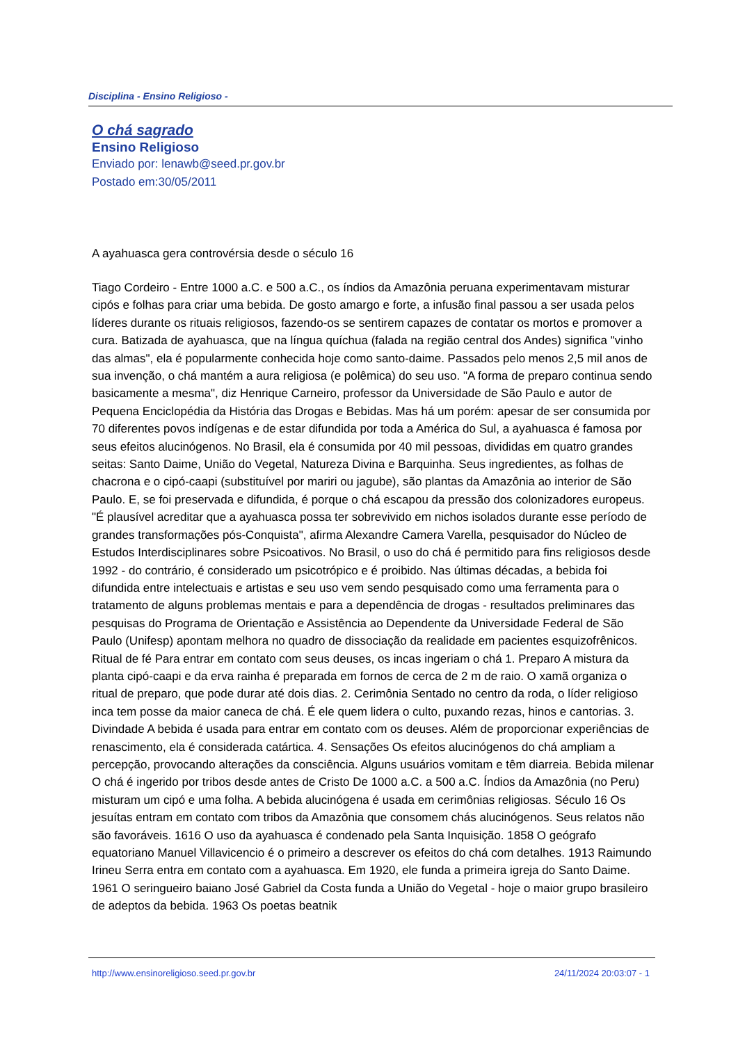Disciplina - Ensino Religioso -
O chá sagrado
Ensino Religioso
Enviado por: lenawb@seed.pr.gov.br
Postado em:30/05/2011
A ayahuasca gera controvérsia desde o século 16
Tiago Cordeiro - Entre 1000 a.C. e 500 a.C., os índios da Amazônia peruana experimentavam misturar cipós e folhas para criar uma bebida. De gosto amargo e forte, a infusão final passou a ser usada pelos líderes durante os rituais religiosos, fazendo-os se sentirem capazes de contatar os mortos e promover a cura. Batizada de ayahuasca, que na língua quíchua (falada na região central dos Andes) significa "vinho das almas", ela é popularmente conhecida hoje como santo-daime. Passados pelo menos 2,5 mil anos de sua invenção, o chá mantém a aura religiosa (e polêmica) do seu uso. "A forma de preparo continua sendo basicamente a mesma", diz Henrique Carneiro, professor da Universidade de São Paulo e autor de Pequena Enciclopédia da História das Drogas e Bebidas. Mas há um porém: apesar de ser consumida por 70 diferentes povos indígenas e de estar difundida por toda a América do Sul, a ayahuasca é famosa por seus efeitos alucinógenos. No Brasil, ela é consumida por 40 mil pessoas, divididas em quatro grandes seitas: Santo Daime, União do Vegetal, Natureza Divina e Barquinha. Seus ingredientes, as folhas de chacrona e o cipó-caapi (substituível por mariri ou jagube), são plantas da Amazônia ao interior de São Paulo. E, se foi preservada e difundida, é porque o chá escapou da pressão dos colonizadores europeus. "É plausível acreditar que a ayahuasca possa ter sobrevivido em nichos isolados durante esse período de grandes transformações pós-Conquista", afirma Alexandre Camera Varella, pesquisador do Núcleo de Estudos Interdisciplinares sobre Psicoativos. No Brasil, o uso do chá é permitido para fins religiosos desde 1992 - do contrário, é considerado um psicotrópico e é proibido. Nas últimas décadas, a bebida foi difundida entre intelectuais e artistas e seu uso vem sendo pesquisado como uma ferramenta para o tratamento de alguns problemas mentais e para a dependência de drogas - resultados preliminares das pesquisas do Programa de Orientação e Assistência ao Dependente da Universidade Federal de São Paulo (Unifesp) apontam melhora no quadro de dissociação da realidade em pacientes esquizofrênicos. Ritual de fé Para entrar em contato com seus deuses, os incas ingeriam o chá 1. Preparo A mistura da planta cipó-caapi e da erva rainha é preparada em fornos de cerca de 2 m de raio. O xamã organiza o ritual de preparo, que pode durar até dois dias. 2. Cerimônia Sentado no centro da roda, o líder religioso inca tem posse da maior caneca de chá. É ele quem lidera o culto, puxando rezas, hinos e cantorias. 3. Divindade A bebida é usada para entrar em contato com os deuses. Além de proporcionar experiências de renascimento, ela é considerada catártica. 4. Sensações Os efeitos alucinógenos do chá ampliam a percepção, provocando alterações da consciência. Alguns usuários vomitam e têm diarreia. Bebida milenar O chá é ingerido por tribos desde antes de Cristo De 1000 a.C. a 500 a.C. Índios da Amazônia (no Peru) misturam um cipó e uma folha. A bebida alucinógena é usada em cerimônias religiosas. Século 16 Os jesuítas entram em contato com tribos da Amazônia que consomem chás alucinógenos. Seus relatos não são favoráveis. 1616 O uso da ayahuasca é condenado pela Santa Inquisição. 1858 O geógrafo equatoriano Manuel Villavicencio é o primeiro a descrever os efeitos do chá com detalhes. 1913 Raimundo Irineu Serra entra em contato com a ayahuasca. Em 1920, ele funda a primeira igreja do Santo Daime. 1961 O seringueiro baiano José Gabriel da Costa funda a União do Vegetal - hoje o maior grupo brasileiro de adeptos da bebida. 1963 Os poetas beatnik
http://www.ensinoreligioso.seed.pr.gov.br 24/11/2024 20:03:07 - 1